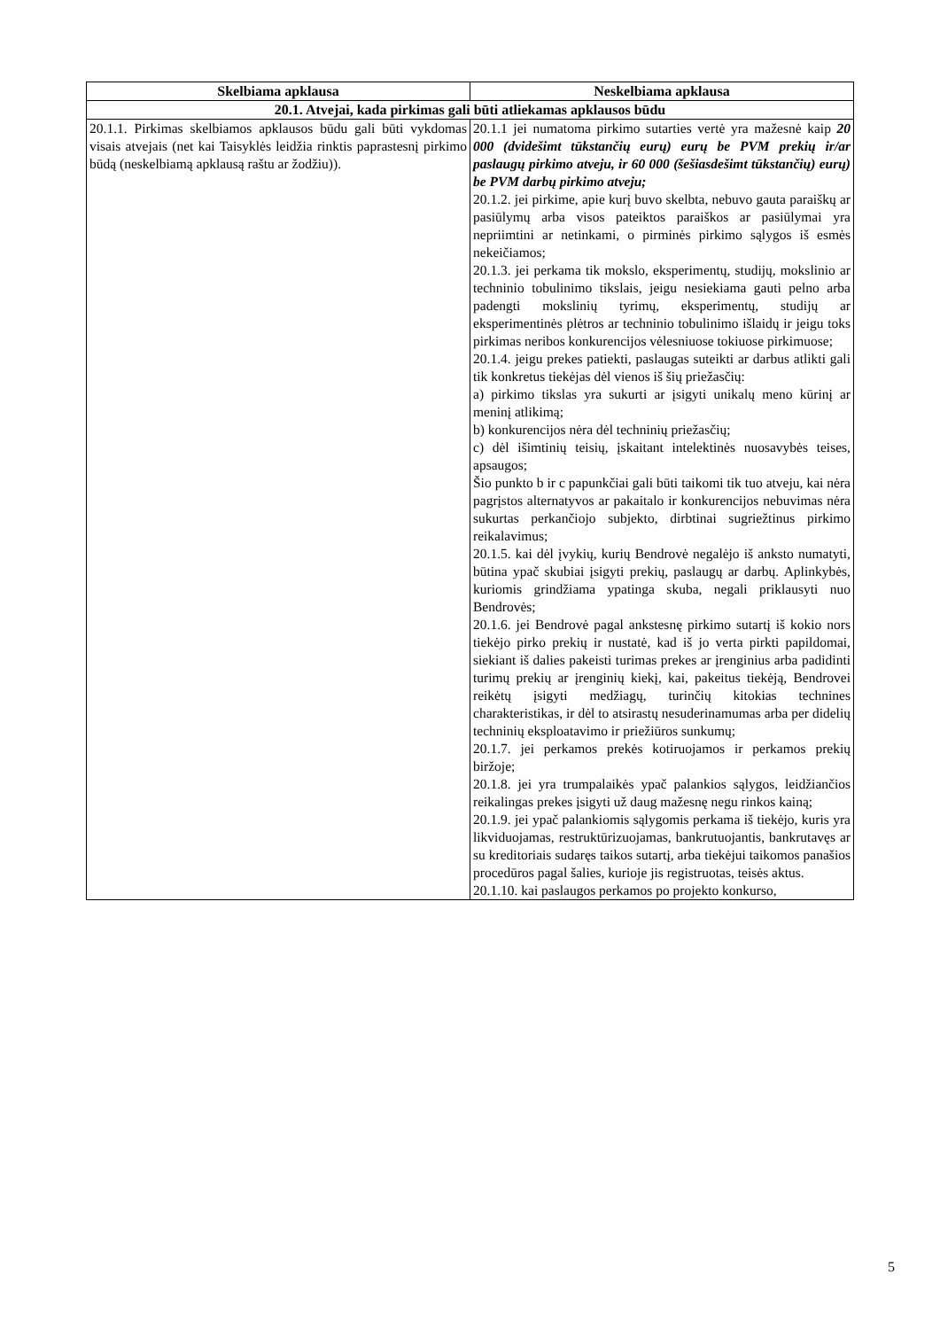| Skelbiama apklausa | Neskelbiama apklausa |
| --- | --- |
| 20.1. Atvejai, kada pirkimas gali būti atliekamas apklausos būdu | |
| 20.1.1. Pirkimas skelbiamos apklausos būdu gali būti vykdomas visais atvejais (net kai Taisyklės leidžia rinktis paprastesnį pirkimo būdą (neskelbiamą apklausą raštu ar žodžiu)). | 20.1.1 jei numatoma pirkimo sutarties vertė yra mažesnė kaip 20 000 (dvidešimt tūkstančių eurų) eurų be PVM prekių ir/ar paslaugų pirkimo atveju, ir 60 000 (šešiasdešimt tūkstančių) eurų) be PVM darbų pirkimo atveju; 20.1.2. jei pirkime, apie kurį buvo skelbta, nebuvo gauta paraiškų ar pasiūlymų arba visos pateiktos paraiškos ar pasiūlymai yra nepriimtini ar netinkami, o pirminės pirkimo sąlygos iš esmės nekeičiamos; 20.1.3. jei perkama tik mokslo, eksperimentų, studijų, mokslinio ar techninio tobulinimo tikslais, jeigu nesiekiama gauti pelno arba padengti mokslinių tyrimų, eksperimentų, studijų ar eksperimentinės plėtros ar techninio tobulinimo išlaidų ir jeigu toks pirkimas neribos konkurencijos vėlesniuose tokiuose pirkimuose; 20.1.4. jeigu prekes patiekti, paslaugas suteikti ar darbus atlikti gali tik konkretus tiekėjas dėl vienos iš šių priežasčių: a) pirkimo tikslas yra sukurti ar įsigyti unikalų meno kūrinį ar meninį atlikimą; b) konkurencijos nėra dėl techninių priežasčių; c) dėl išimtinių teisių, įskaitant intelektinės nuosavybės teises, apsaugos; Šio punkto b ir c papunkčiai gali būti taikomi tik tuo atveju, kai nėra pagrįstos alternatyvos ar pakaitalo ir konkurencijos nebuvimas nėra sukurtas perkančiojo subjekto, dirbtinai sugriežtinus pirkimo reikalavimus; 20.1.5. kai dėl įvykių, kurių Bendrovė negalėjo iš anksto numatyti, būtina ypač skubiai įsigyti prekių, paslaugų ar darbų. Aplinkybės, kuriomis grindžiama ypatinga skuba, negali priklausyti nuo Bendrovės; 20.1.6. jei Bendrovė pagal ankstesnę pirkimo sutartį iš kokio nors tiekėjo pirko prekių ir nustatė, kad iš jo verta pirkti papildomai, siekiant iš dalies pakeisti turimas prekes ar įrenginius arba padidinti turimų prekių ar įrenginių kiekį, kai, pakeitus tiekėją, Bendrovei reikėtų įsigyti medžiagų, turinčių kitokias technines charakteristikas, ir dėl to atsirastų nesuderinamumas arba per didelių techninių eksploatavimo ir priežiūros sunkumų; 20.1.7. jei perkamos prekės kotiruojamos ir perkamos prekių biržoje; 20.1.8. jei yra trumpalaikės ypač palankios sąlygos, leidžiančios reikalingas prekes įsigyti už daug mažesnę negu rinkos kainą; 20.1.9. jei ypač palankiomis sąlygomis perkama iš tiekėjo, kuris yra likviduojamas, restruktūrizuojamas, bankrutuojantis, bankrutavęs ar su kreditoriais sudaręs taikos sutartį, arba tiekėjui taikomos panašios procedūros pagal šalies, kurioje jis registruotas, teisės aktus. 20.1.10. kai paslaugos perkamos po projekto konkurso, |
5